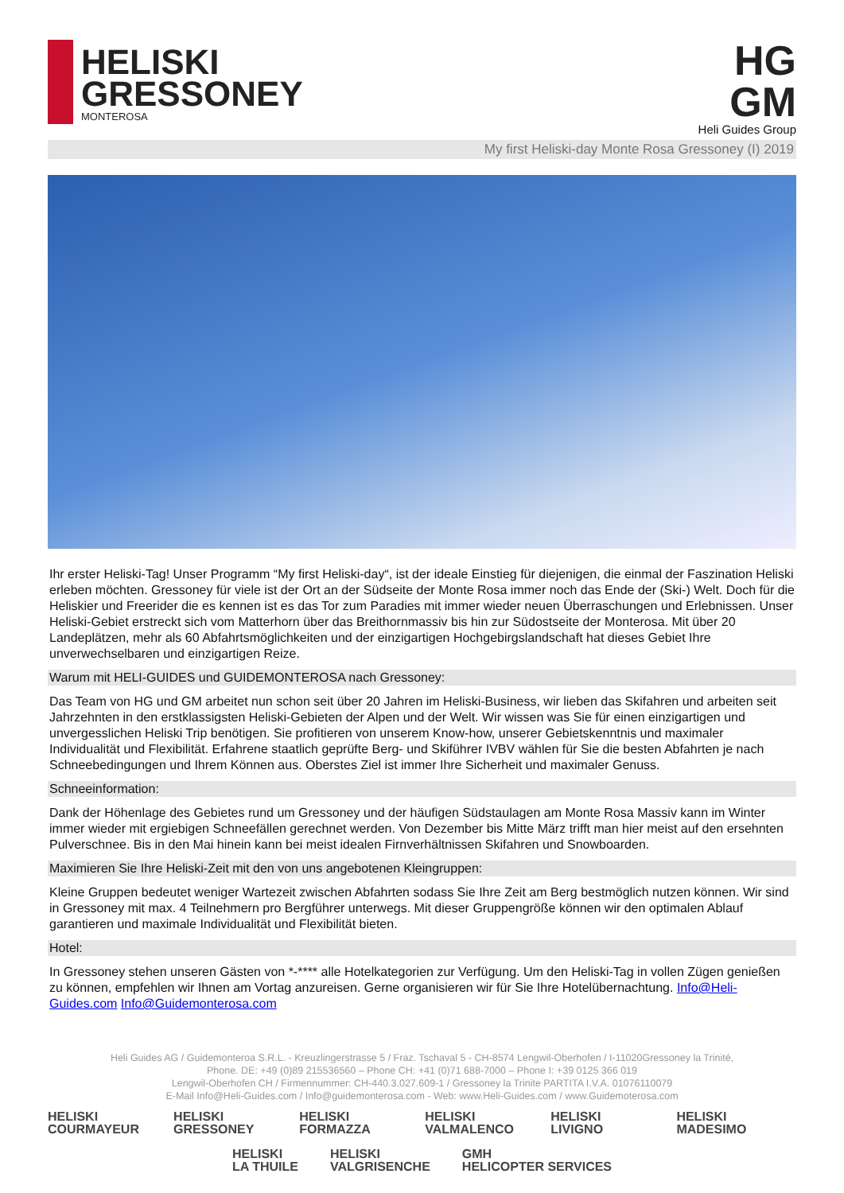HELISKI
GRESSONEY
MONTEROSA
HG
GM
Heli Guides Group
My first Heliski-day Monte Rosa Gressoney (I) 2019
Ihr erster Heliski-Tag! Unser Programm “My first Heliski-day“, ist der ideale Einstieg für diejenigen, die einmal der Faszination Heliski erleben möchten. Gressoney für viele ist der Ort an der Südseite der Monte Rosa immer noch das Ende der (Ski-) Welt. Doch für die Heliskier und Freerider die es kennen ist es das Tor zum Paradies mit immer wieder neuen Überraschungen und Erlebnissen. Unser Heliski-Gebiet erstreckt sich vom Matterhorn über das Breithornmassiv bis hin zur Südostseite der Monterosa. Mit über 20 Landeplätzen, mehr als 60 Abfahrtsmöglichkeiten und der einzigartigen Hochgebirgslandschaft hat dieses Gebiet Ihre unverwechselbaren und einzigartigen Reize.
Warum mit HELI-GUIDES und GUIDEMONTEROSA nach Gressoney:
Das Team von HG und GM arbeitet nun schon seit über 20 Jahren im Heliski-Business, wir lieben das Skifahren und arbeiten seit Jahrzehnten in den erstklassigsten Heliski-Gebieten der Alpen und der Welt. Wir wissen was Sie für einen einzigartigen und unvergesslichen Heliski Trip benötigen. Sie profitieren von unserem Know-how, unserer Gebietskenntnis und maximaler Individualität und Flexibilität. Erfahrene staatlich geprüfte Berg- und Skiführer IVBV wählen für Sie die besten Abfahrten je nach Schneebedingungen und Ihrem Können aus. Oberstes Ziel ist immer Ihre Sicherheit und maximaler Genuss.
Schneeinformation:
Dank der Höhenlage des Gebietes rund um Gressoney und der häufigen Südstaulagen am Monte Rosa Massiv kann im Winter immer wieder mit ergiebigen Schneefällen gerechnet werden. Von Dezember bis Mitte März trifft man hier meist auf den ersehnten Pulverschnee. Bis in den Mai hinein kann bei meist idealen Firnverhältnissen Skifahren und Snowboarden.
Maximieren Sie Ihre Heliski-Zeit mit den von uns angebotenen Kleingruppen:
Kleine Gruppen bedeutet weniger Wartezeit zwischen Abfahrten sodass Sie Ihre Zeit am Berg bestmöglich nutzen können. Wir sind in Gressoney mit max. 4 Teilnehmern pro Bergführer unterwegs. Mit dieser Gruppengröße können wir den optimalen Ablauf garantieren und maximale Individualität und Flexibilität bieten.
Hotel:
In Gressoney stehen unseren Gästen von *-**** alle Hotelkategorien zur Verfügung. Um den Heliski-Tag in vollen Zügen genießen zu können, empfehlen wir Ihnen am Vortag anzureisen. Gerne organisieren wir für Sie Ihre Hotelübernachtung. Info@Heli-Guides.com Info@Guidemonterosa.com
Heli Guides AG / Guidemonteroa S.R.L. - Kreuzlingerstrasse 5 / Fraz. Tschaval 5 - CH-8574 Lengwil-Oberhofen / I-11020Gressoney la Trinité,
Phone. DE: +49 (0)89 215536560 – Phone CH: +41 (0)71 688-7000 – Phone I: +39 0125 366 019
Lengwil-Oberhofen CH / Firmennummer: CH-440.3.027.609-1 / Gressoney la Trinite PARTITA I.V.A. 01076110079
E-Mail Info@Heli-Guides.com / Info@guidemonterosa.com - Web: www.Heli-Guides.com / www.Guidemoterosa.com
HELISKI
COURMAYEUR
HELISKI
GRESSONEY
HELISKI
FORMAZZA
HELISKI
VALMALENCO
HELISKI
LIVIGNO
HELISKI
MADESIMO
HELISKI
LA THUILE
HELISKI
VALGRISENCHE
GMH
HELICOPTER SERVICES